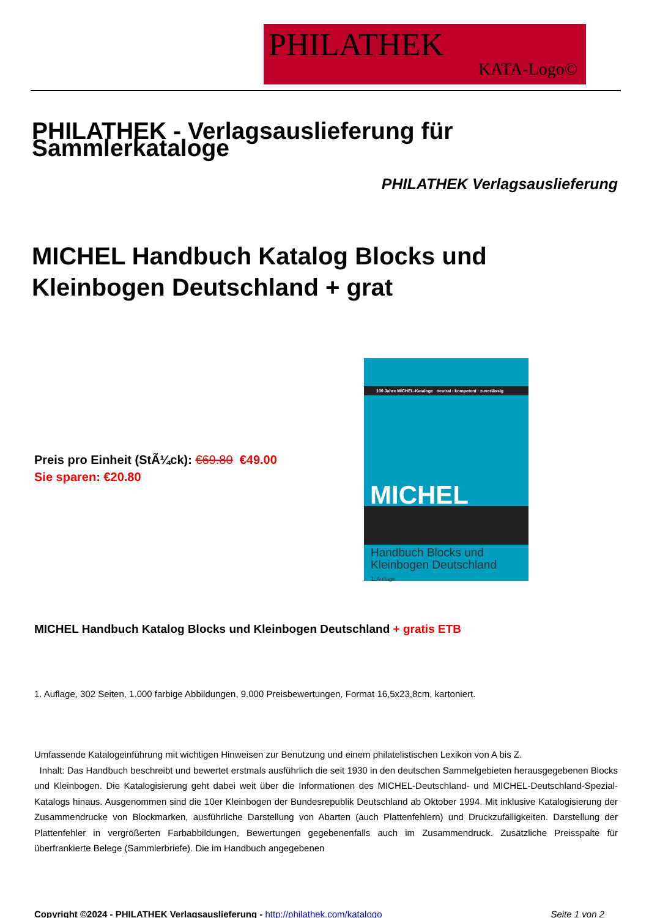PHILATHEK
KATA-Logo©
PHILATHEK - Verlagsauslieferung für Sammlerkataloge
PHILATHEK Verlagsauslieferung
MICHEL Handbuch Katalog Blocks und Kleinbogen Deutschland + grat
Preis pro Einheit (StÃ¼ck): €69.80 €49.00
Sie sparen: €20.80
100 Jahre MICHEL-Kataloge neutral · kompetent · zuverlässig
MICHEL
Handbuch Blocks und
Kleinbogen Deutschland
1. Auflage
MICHEL Handbuch Katalog Blocks und Kleinbogen Deutschland + gratis ETB
1. Auflage, 302 Seiten, 1.000 farbige Abbildungen, 9.000 Preisbewertungen, Format 16,5x23,8cm, kartoniert.
Umfassende Katalogeinführung mit wichtigen Hinweisen zur Benutzung und einem philatelistischen Lexikon von A bis Z.
Inhalt: Das Handbuch beschreibt und bewertet erstmals ausführlich die seit 1930 in den deutschen Sammelgebieten herausgegebenen Blocks und Kleinbogen. Die Katalogisierung geht dabei weit über die Informationen des MICHEL-Deutschland- und MICHEL-Deutschland-Spezial-Katalogs hinaus. Ausgenommen sind die 10er Kleinbogen der Bundesrepublik Deutschland ab Oktober 1994. Mit inklusive Katalogisierung der Zusammendrucke von Blockmarken, ausführliche Darstellung von Abarten (auch Plattenfehlern) und Druckzufälligkeiten. Darstellung der Plattenfehler in vergrößerten Farbabbildungen, Bewertungen gegebenenfalls auch im Zusammendruck. Zusätzliche Preisspalte für überfrankierte Belege (Sammlerbriefe). Die im Handbuch angegebenen
Copyright ©2024 - PHILATHEK Verlagsauslieferung - http://philathek.com/katalogo Seite 1 von 2